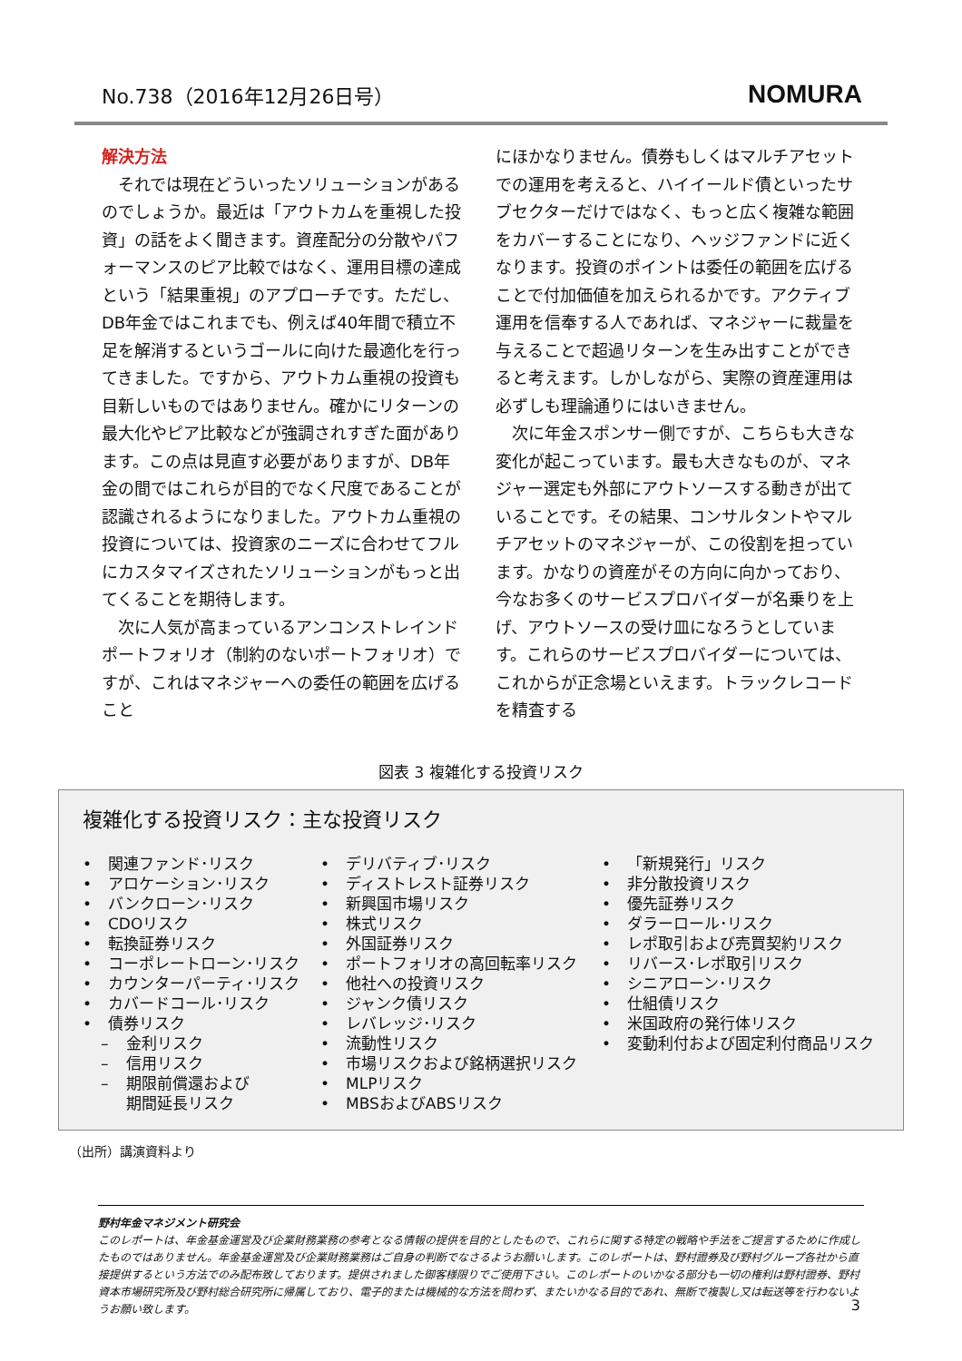No.738（2016年12月26日号） NOMURA
解決方法
それでは現在どういったソリューションがあるのでしょうか。最近は「アウトカムを重視した投資」の話をよく聞きます。資産配分の分散やパフォーマンスのピア比較ではなく、運用目標の達成という「結果重視」のアプローチです。ただし、DB年金ではこれまでも、例えば40年間で積立不足を解消するというゴールに向けた最適化を行ってきました。ですから、アウトカム重視の投資も目新しいものではありません。確かにリターンの最大化やピア比較などが強調されすぎた面があります。この点は見直す必要がありますが、DB年金の間ではこれらが目的でなく尺度であることが認識されるようになりました。アウトカム重視の投資については、投資家のニーズに合わせてフルにカスタマイズされたソリューションがもっと出てくることを期待します。
次に人気が高まっているアンコンストレインドポートフォリオ（制約のないポートフォリオ）ですが、これはマネジャーへの委任の範囲を広げること
にほかなりません。債券もしくはマルチアセットでの運用を考えると、ハイイールド債といったサブセクターだけではなく、もっと広く複雑な範囲をカバーすることになり、ヘッジファンドに近くなります。投資のポイントは委任の範囲を広げることで付加価値を加えられるかです。アクティブ運用を信奉する人であれば、マネジャーに裁量を与えることで超過リターンを生み出すことができると考えます。しかしながら、実際の資産運用は必ずしも理論通りにはいきません。
次に年金スポンサー側ですが、こちらも大きな変化が起こっています。最も大きなものが、マネジャー選定も外部にアウトソースする動きが出ていることです。その結果、コンサルタントやマルチアセットのマネジャーが、この役割を担っています。かなりの資産がその方向に向かっており、今なお多くのサービスプロバイダーが名乗りを上げ、アウトソースの受け皿になろうとしています。これらのサービスプロバイダーについては、これからが正念場といえます。トラックレコードを精査する
図表 3 複雑化する投資リスク
複雑化する投資リスク：主な投資リスク
• 関連ファンド･リスク
• アロケーション･リスク
• バンクローン･リスク
• CDOリスク
• 転換証券リスク
• コーポレートローン･リスク
• カウンターパーティ･リスク
• カバードコール･リスク
• 債券リスク
– 金利リスク
– 信用リスク
– 期限前償還および
期間延長リスク
• デリバティブ･リスク
• ディストレスト証券リスク
• 新興国市場リスク
• 株式リスク
• 外国証券リスク
• ポートフォリオの高回転率リスク
• 他社への投資リスク
• ジャンク債リスク
• レバレッジ･リスク
• 流動性リスク
• 市場リスクおよび銘柄選択リスク
• MLPリスク
• MBSおよびABSリスク
• 「新規発行」リスク
• 非分散投資リスク
• 優先証券リスク
• ダラーロール･リスク
• レポ取引および売買契約リスク
• リバース･レポ取引リスク
• シニアローン･リスク
• 仕組債リスク
• 米国政府の発行体リスク
• 変動利付および固定利付商品リスク
（出所）講演資料より
野村年金マネジメント研究会
このレポートは、年金基金運営及び企業財務業務の参考となる情報の提供を目的としたもので、これらに関する特定の戦略や手法をご提言するために作成したものではありません。年金基金運営及び企業財務業務はご自身の判断でなさるようお願いします。このレポートは、野村證券及び野村グループ各社から直接提供するという方法でのみ配布致しております。提供されました御客様限りでご使用下さい。このレポートのいかなる部分も一切の権利は野村證券、野村資本市場研究所及び野村総合研究所に帰属しており、電子的または機械的な方法を問わず、またいかなる目的であれ、無断で複製し又は転送等を行わないようお願い致します。
3